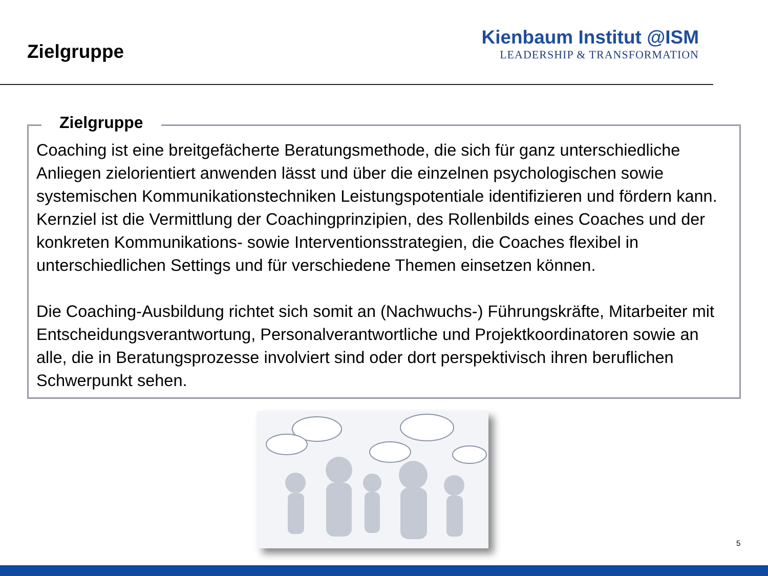Zielgruppe
Kienbaum Institut @ISM
LEADERSHIP & TRANSFORMATION
Zielgruppe
Coaching ist eine breitgefächerte Beratungsmethode, die sich für ganz unterschiedliche Anliegen zielorientiert anwenden lässt und über die einzelnen psychologischen sowie systemischen Kommunikationstechniken Leistungspotentiale identifizieren und fördern kann. Kernziel ist die Vermittlung der Coachingprinzipien, des Rollenbilds eines Coaches und der konkreten Kommunikations- sowie Interventionsstrategien, die Coaches flexibel in unterschiedlichen Settings und für verschiedene Themen einsetzen können.
Die Coaching-Ausbildung richtet sich somit an (Nachwuchs-) Führungskräfte, Mitarbeiter mit Entscheidungsverantwortung, Personalverantwortliche und Projektkoordinatoren sowie an alle, die in Beratungsprozesse involviert sind oder dort perspektivisch ihren beruflichen Schwerpunkt sehen.
5